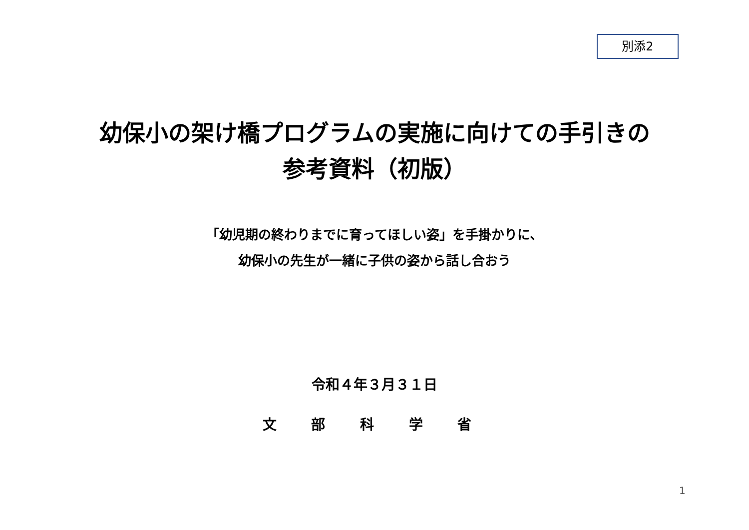別添2
幼保小の架け橋プログラムの実施に向けての手引きの
参考資料（初版）
「幼児期の終わりまでに育ってほしい姿」を手掛かりに、
幼保小の先生が一緒に子供の姿から話し合おう
令和４年３月３１日
文 部 科 学 省
1